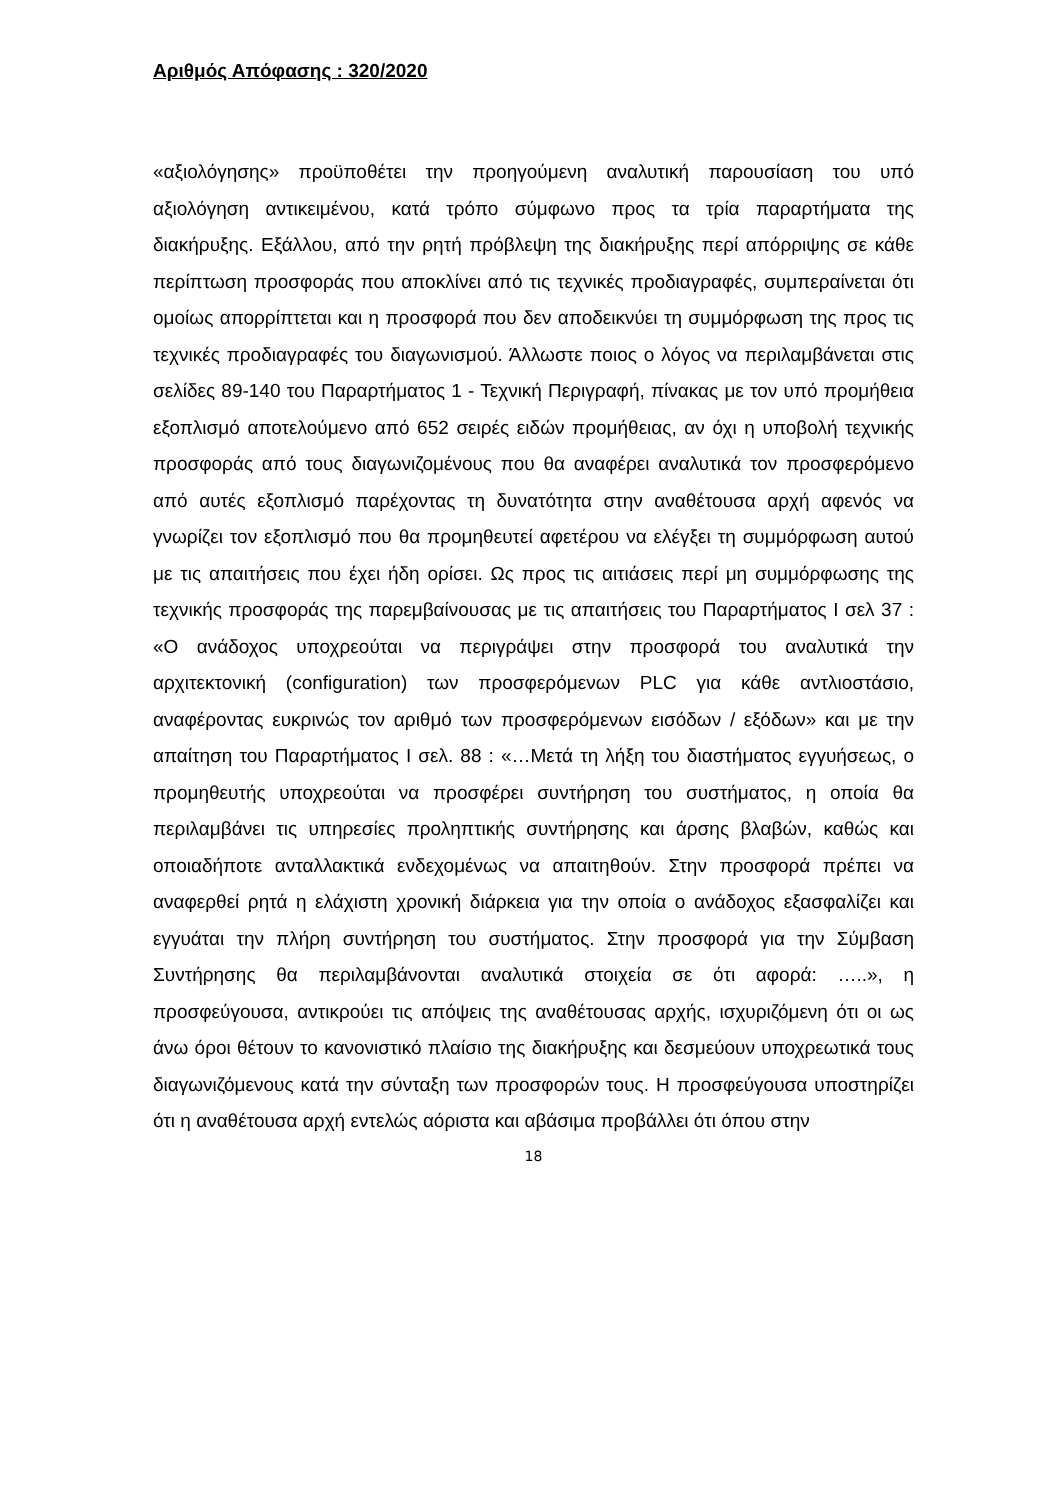Αριθμός Απόφασης : 320/2020
«αξιολόγησης» προϋποθέτει την προηγούμενη αναλυτική παρουσίαση του υπό αξιολόγηση αντικειμένου, κατά τρόπο σύμφωνο προς τα τρία παραρτήματα της διακήρυξης. Εξάλλου, από την ρητή πρόβλεψη της διακήρυξης περί απόρριψης σε κάθε περίπτωση προσφοράς που αποκλίνει από τις τεχνικές προδιαγραφές, συμπεραίνεται ότι ομοίως απορρίπτεται και η προσφορά που δεν αποδεικνύει τη συμμόρφωση της προς τις τεχνικές προδιαγραφές του διαγωνισμού. Άλλωστε ποιος ο λόγος να περιλαμβάνεται στις σελίδες 89-140 του Παραρτήματος 1 - Τεχνική Περιγραφή, πίνακας με τον υπό προμήθεια εξοπλισμό αποτελούμενο από 652 σειρές ειδών προμήθειας, αν όχι η υποβολή τεχνικής προσφοράς από τους διαγωνιζομένους που θα αναφέρει αναλυτικά τον προσφερόμενο από αυτές εξοπλισμό παρέχοντας τη δυνατότητα στην αναθέτουσα αρχή αφενός να γνωρίζει τον εξοπλισμό που θα προμηθευτεί αφετέρου να ελέγξει τη συμμόρφωση αυτού με τις απαιτήσεις που έχει ήδη ορίσει. Ως προς τις αιτιάσεις περί μη συμμόρφωσης της τεχνικής προσφοράς της παρεμβαίνουσας με τις απαιτήσεις του Παραρτήματος Ι σελ 37 : «Ο ανάδοχος υποχρεούται να περιγράψει στην προσφορά του αναλυτικά την αρχιτεκτονική (configuration) των προσφερόμενων PLC για κάθε αντλιοστάσιο, αναφέροντας ευκρινώς τον αριθμό των προσφερόμενων εισόδων / εξόδων» και με την απαίτηση του Παραρτήματος Ι σελ. 88 : «…Μετά τη λήξη του διαστήματος εγγυήσεως, ο προμηθευτής υποχρεούται να προσφέρει συντήρηση του συστήματος, η οποία θα περιλαμβάνει τις υπηρεσίες προληπτικής συντήρησης και άρσης βλαβών, καθώς και οποιαδήποτε ανταλλακτικά ενδεχομένως να απαιτηθούν. Στην προσφορά πρέπει να αναφερθεί ρητά η ελάχιστη χρονική διάρκεια για την οποία ο ανάδοχος εξασφαλίζει και εγγυάται την πλήρη συντήρηση του συστήματος. Στην προσφορά για την Σύμβαση Συντήρησης θα περιλαμβάνονται αναλυτικά στοιχεία σε ότι αφορά: …..», η προσφεύγουσα, αντικρούει τις απόψεις της αναθέτουσας αρχής, ισχυριζόμενη ότι οι ως άνω όροι θέτουν το κανονιστικό πλαίσιο της διακήρυξης και δεσμεύουν υποχρεωτικά τους διαγωνιζόμενους κατά την σύνταξη των προσφορών τους. Η προσφεύγουσα υποστηρίζει ότι η αναθέτουσα αρχή εντελώς αόριστα και αβάσιμα προβάλλει ότι όπου στην
18